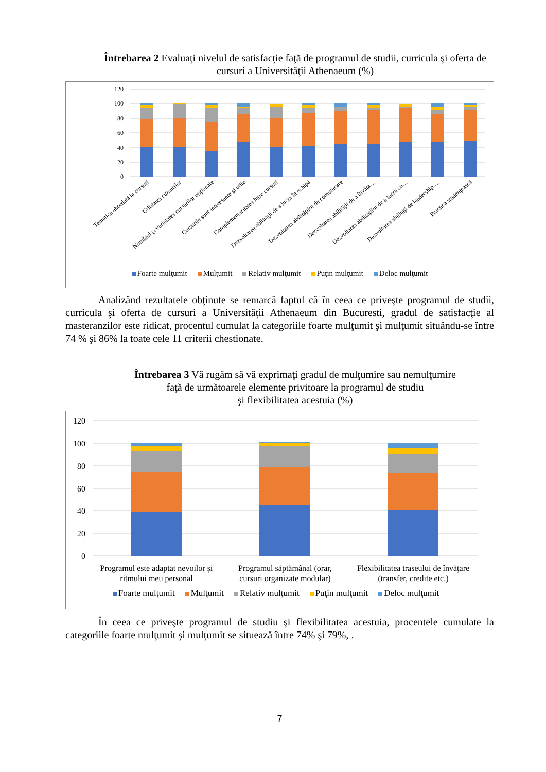Întrebarea 2 Evaluaţi nivelul de satisfacţie faţă de programul de studii, curricula şi oferta de cursuri a Universităţii Athenaeum (%)
120
100
80
60
40
20
0
Tematica abordată la cursuri
Utilitatea cursurilor
Numărul şi varietatea cursurilor opţionale
Cursurile sunt interesante şi utile
Complementaritatea între cursuri
Dezvoltarea abilităţii de a lucra în echipă
Dezvoltarea abilităţilor de comunicare
Dezvoltarea abilităţii de a învăţa…
Dezvoltarea abilităţilor de a lucra cu…
Dezvoltarea abilităţi de leadership,…
Practica studenţească
Foarte mulţumit Mulţumit Relativ mulţumit Puţin mulţumit Deloc mulţumit
Analizând rezultatele obţinute se remarcă faptul că în ceea ce priveşte programul de studii, curricula şi oferta de cursuri a Universităţii Athenaeum din Bucuresti, gradul de satisfacţie al masteranzilor este ridicat, procentul cumulat la categoriile foarte mulţumit şi mulţumit situându-se între 74 % şi 86% la toate cele 11 criterii chestionate.
Întrebarea 3 Vă rugăm să vă exprimaţi gradul de mulţumire sau nemulţumire
faţă de următoarele elemente privitoare la programul de studiu
şi flexibilitatea acestuia (%)
120
100
80
60
40
20
0
Programul este adaptat nevoilor şi
ritmului meu personal
Programul săptămânal (orar,
cursuri organizate modular)
Flexibilitatea traseului de învăţare
(transfer, credite etc.)
Foarte mulţumit Mulţumit Relativ mulţumit Puţin mulţumit Deloc mulţumit
În ceea ce priveşte programul de studiu şi flexibilitatea acestuia, procentele cumulate la categoriile foarte mulţumit şi mulţumit se situează între 74% şi 79%, .
7